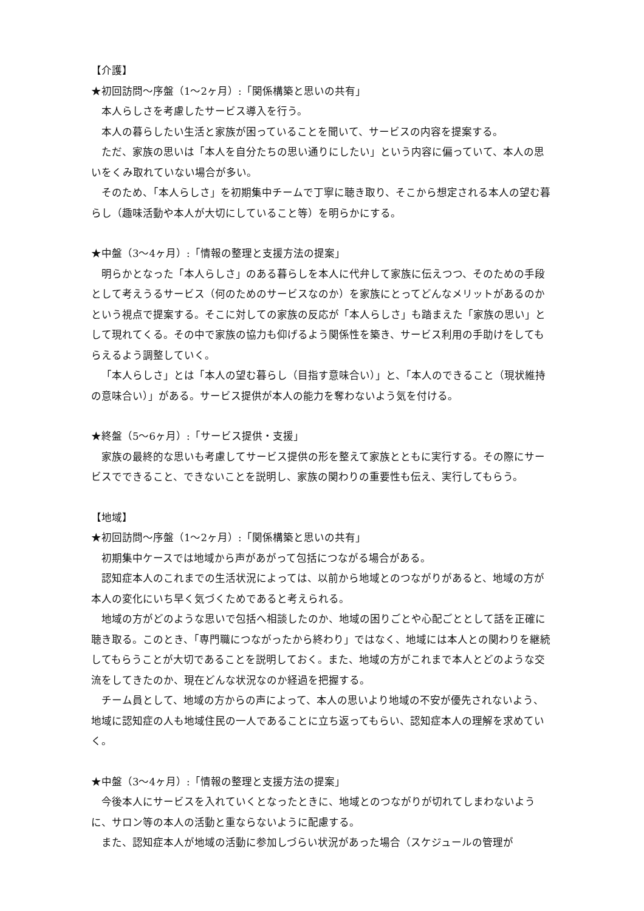【介護】
★初回訪問～序盤（1～2ヶ月）:「関係構築と思いの共有」
本人らしさを考慮したサービス導入を行う。
本人の暮らしたい生活と家族が困っていることを聞いて、サービスの内容を提案する。
ただ、家族の思いは「本人を自分たちの思い通りにしたい」という内容に偏っていて、本人の思いをくみ取れていない場合が多い。
そのため、「本人らしさ」を初期集中チームで丁寧に聴き取り、そこから想定される本人の望む暮らし（趣味活動や本人が大切にしていること等）を明らかにする。
★中盤（3～4ヶ月）:「情報の整理と支援方法の提案」
明らかとなった「本人らしさ」のある暮らしを本人に代弁して家族に伝えつつ、そのための手段として考えうるサービス（何のためのサービスなのか）を家族にとってどんなメリットがあるのかという視点で提案する。そこに対しての家族の反応が「本人らしさ」も踏まえた「家族の思い」として現れてくる。その中で家族の協力も仰げるよう関係性を築き、サービス利用の手助けをしてもらえるよう調整していく。
「本人らしさ」とは「本人の望む暮らし（目指す意味合い）」と、「本人のできること（現状維持の意味合い）」がある。サービス提供が本人の能力を奪わないよう気を付ける。
★終盤（5～6ヶ月）:「サービス提供・支援」
家族の最終的な思いも考慮してサービス提供の形を整えて家族とともに実行する。その際にサービスでできること、できないことを説明し、家族の関わりの重要性も伝え、実行してもらう。
【地域】
★初回訪問～序盤（1～2ヶ月）:「関係構築と思いの共有」
初期集中ケースでは地域から声があがって包括につながる場合がある。
認知症本人のこれまでの生活状況によっては、以前から地域とのつながりがあると、地域の方が本人の変化にいち早く気づくためであると考えられる。
地域の方がどのような思いで包括へ相談したのか、地域の困りごとや心配ごととして話を正確に聴き取る。このとき、「専門職につながったから終わり」ではなく、地域には本人との関わりを継続してもらうことが大切であることを説明しておく。また、地域の方がこれまで本人とどのような交流をしてきたのか、現在どんな状況なのか経過を把握する。
チーム員として、地域の方からの声によって、本人の思いより地域の不安が優先されないよう、地域に認知症の人も地域住民の一人であることに立ち返ってもらい、認知症本人の理解を求めていく。
★中盤（3～4ヶ月）:「情報の整理と支援方法の提案」
今後本人にサービスを入れていくとなったときに、地域とのつながりが切れてしまわないように、サロン等の本人の活動と重ならないように配慮する。
また、認知症本人が地域の活動に参加しづらい状況があった場合（スケジュールの管理が